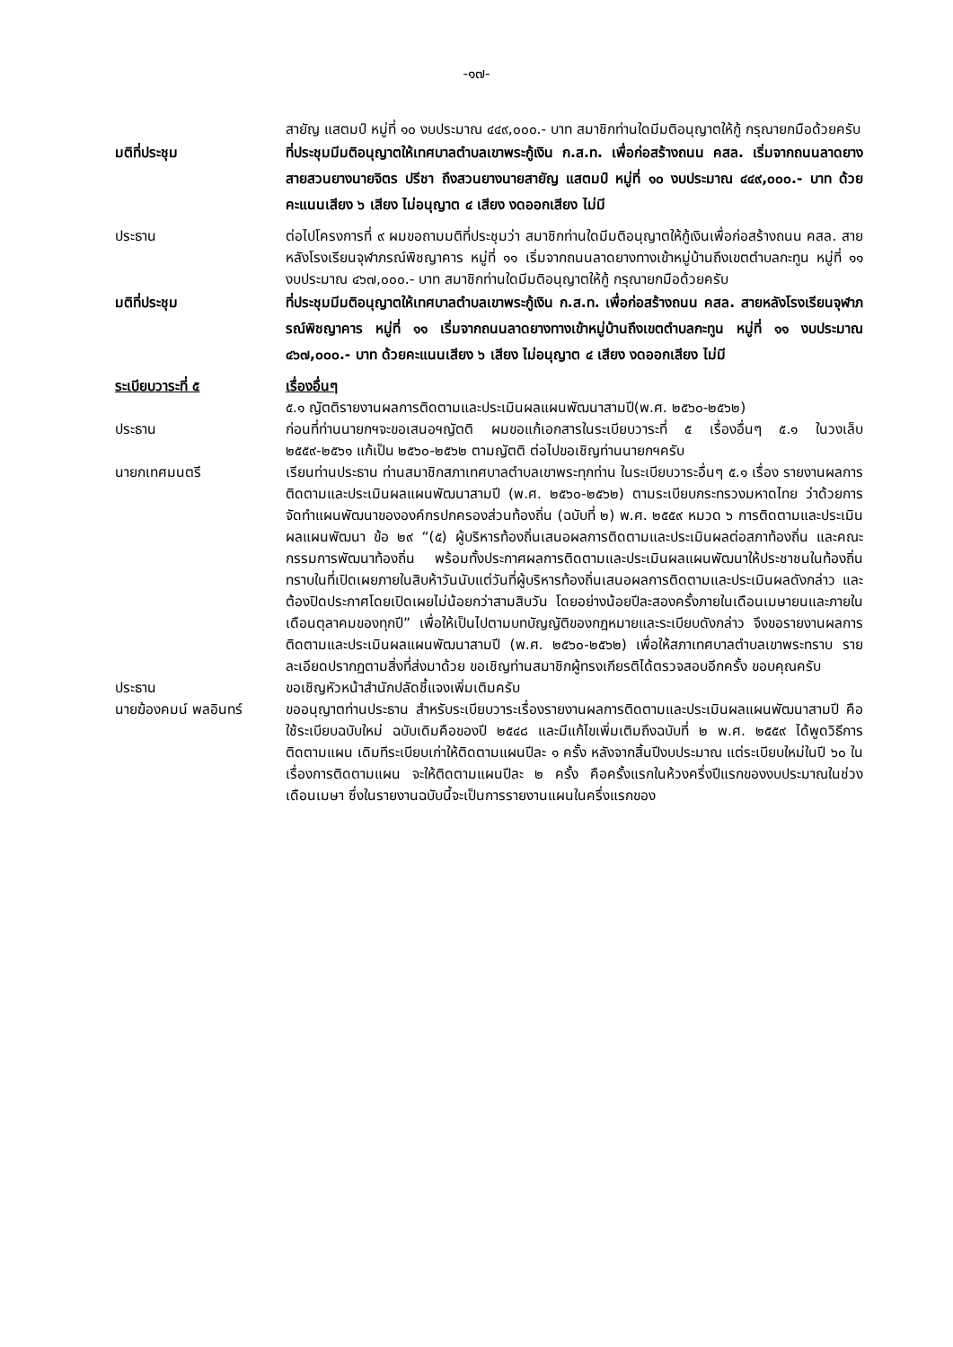-๑๗-
สายัญ แสตมป์ หมู่ที่ ๑๐ งบประมาณ ๔๔๙,๐๐๐.- บาท สมาชิกท่านใดมีมติอนุญาตให้กู้ กรุณายกมือด้วยครับ
มติที่ประชุม ที่ประชุมมีมติอนุญาตให้เทศบาลตำบลเขาพระกู้เงิน ก.ส.ท. เพื่อก่อสร้างถนน คสล. เริ่มจากถนนลาดยางสายสวนยางนายจิตร ปรีชา ถึงสวนยางนายสายัญ แสตมป์ หมู่ที่ ๑๐ งบประมาณ ๔๔๙,๐๐๐.- บาท ด้วยคะแนนเสียง ๖ เสียง ไม่อนุญาต ๔ เสียง งดออกเสียง ไม่มี
ประธาน ต่อไปโครงการที่ ๙ ผมขอถามมติที่ประชุมว่า สมาชิกท่านใดมีมติอนุญาตให้กู้เงินเพื่อก่อสร้างถนน คสล. สายหลังโรงเรียนจุฬาภรณ์พิชญาคาร หมู่ที่ ๑๑ เริ่มจากถนนลาดยางทางเข้าหมู่บ้านถึงเขตตำบลกะทูน หมู่ที่ ๑๑ งบประมาณ ๔๖๗,๐๐๐.- บาท สมาชิกท่านใดมีมติอนุญาตให้กู้ กรุณายกมือด้วยครับ
มติที่ประชุม ที่ประชุมมีมติอนุญาตให้เทศบาลตำบลเขาพระกู้เงิน ก.ส.ท. เพื่อก่อสร้างถนน คสล. สายหลังโรงเรียนจุฬาภรณ์พิชญาคาร หมู่ที่ ๑๑ เริ่มจากถนนลาดยางทางเข้าหมู่บ้านถึงเขตตำบลกะทูน หมู่ที่ ๑๑ งบประมาณ ๔๖๗,๐๐๐.- บาท ด้วยคะแนนเสียง ๖ เสียง ไม่อนุญาต ๔ เสียง งดออกเสียง ไม่มี
ระเบียบวาระที่ ๕ เรื่องอื่นๆ
๕.๑ ญัตติรายงานผลการติดตามและประเมินผลแผนพัฒนาสามปี(พ.ศ. ๒๕๖๐-๒๕๖๒)
ประธาน ก่อนที่ท่านนายกฯจะขอเสนอฯญัตติ ผมขอแก้เอกสารในระเบียบวาระที่ ๕ เรื่องอื่นๆ ๕.๑ ในวงเล็บ ๒๕๕๙-๒๕๖๑ แก้เป็น ๒๕๖๐-๒๕๖๒ ตามญัตติ ต่อไปขอเชิญท่านนายกฯครับ
นายกเทศมนตรี เรียนท่านประธาน ท่านสมาชิกสภาเทศบาลตำบลเขาพระทุกท่าน ในระเบียบวาระอื่นๆ ๕.๑ เรื่อง รายงานผลการติดตามและประเมินผลแผนพัฒนาสามปี (พ.ศ. ๒๕๖๐-๒๕๖๒) ตามระเบียบกระทรวงมหาดไทย ว่าด้วยการจัดทำแผนพัฒนาขององค์กรปกครองส่วนท้องถิ่น (ฉบับที่ ๒) พ.ศ. ๒๕๕๙ หมวด ๖ การติดตามและประเมินผลแผนพัฒนา ข้อ ๒๙ “(๕) ผู้บริหารท้องถิ่นเสนอผลการติดตามและประเมินผลต่อสภาท้องถิ่น และคณะกรรมการพัฒนาท้องถิ่น พร้อมทั้งประกาศผลการติดตามและประเมินผลแผนพัฒนาให้ประชาชนในท้องถิ่นทราบในที่เปิดเผยภายในสิบห้าวันนับแต่วันที่ผู้บริหารท้องถิ่นเสนอผลการติดตามและประเมินผลดังกล่าว และต้องปิดประกาศโดยเปิดเผยไม่น้อยกว่าสามสิบวัน โดยอย่างน้อยปีละสองครั้งภายในเดือนเมษายนและภายในเดือนตุลาคมของทุกปี” เพื่อให้เป็นไปตามบทบัญญัติของกฎหมายและระเบียบดังกล่าว จึงขอรายงานผลการติดตามและประเมินผลแผนพัฒนาสามปี (พ.ศ. ๒๕๖๐-๒๕๖๒) เพื่อให้สภาเทศบาลตำบลเขาพระทราบ รายละเอียดปรากฏตามสิ่งที่ส่งมาด้วย ขอเชิญท่านสมาชิกผู้ทรงเกียรติได้ตรวจสอบอีกครั้ง ขอบคุณครับ
ประธาน ขอเชิญหัวหน้าสำนักปลัดชี้แจงเพิ่มเติมครับ
นายฆ้องคมน์ พลอินทร์ ขออนุญาตท่านประธาน สำหรับระเบียบวาระเรื่องรายงานผลการติดตามและประเมินผลแผนพัฒนาสามปี คือ ใช้ระเบียบฉบับใหม่ ฉบับเดิมคือของปี ๒๕๔๘ และมีแก้ไขเพิ่มเติมถึงฉบับที่ ๒ พ.ศ. ๒๕๕๙ ได้พูดวิธีการติดตามแผน เดิมทีระเบียบเก่าให้ติดตามแผนปีละ ๑ ครั้ง หลังจากสิ้นปีงบประมาณ แต่ระเบียบใหม่ในปี ๖๐ ในเรื่องการติดตามแผน จะให้ติดตามแผนปีละ ๒ ครั้ง คือครั้งแรกในห้วงครึ่งปีแรกของงบประมาณในช่วงเดือนเมษา ซึ่งในรายงานฉบับนี้จะเป็นการรายงานแผนในครึ่งแรกของ